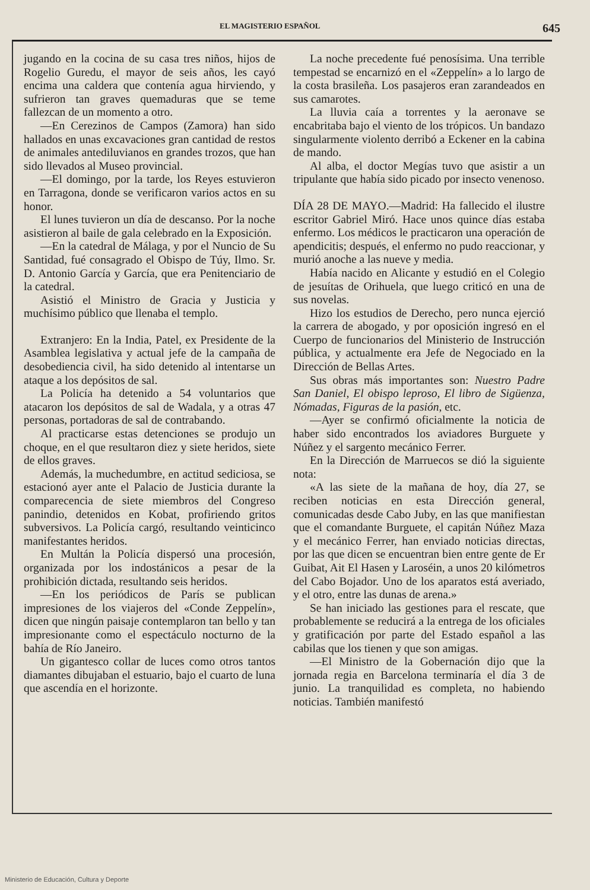EL MAGISTERIO ESPAÑOL 645
jugando en la cocina de su casa tres niños, hijos de Rogelio Guredu, el mayor de seis años, les cayó encima una caldera que contenía agua hirviendo, y sufrieron tan graves quemaduras que se teme fallezcan de un momento a otro.
—En Cerezinos de Campos (Zamora) han sido hallados en unas excavaciones gran cantidad de restos de animales antediluvianos en grandes trozos, que han sido llevados al Museo provincial.
—El domingo, por la tarde, los Reyes estuvieron en Tarragona, donde se verificaron varios actos en su honor.
El lunes tuvieron un día de descanso. Por la noche asistieron al baile de gala celebrado en la Exposición.
—En la catedral de Málaga, y por el Nuncio de Su Santidad, fué consagrado el Obispo de Túy, Ilmo. Sr. D. Antonio García y García, que era Penitenciario de la catedral.
Asistió el Ministro de Gracia y Justicia y muchísimo público que llenaba el templo.
Extranjero: En la India, Patel, ex Presidente de la Asamblea legislativa y actual jefe de la campaña de desobediencia civil, ha sido detenido al intentarse un ataque a los depósitos de sal.
La Policía ha detenido a 54 voluntarios que atacaron los depósitos de sal de Wadala, y a otras 47 personas, portadoras de sal de contrabando.
Al practicarse estas detenciones se produjo un choque, en el que resultaron diez y siete heridos, siete de ellos graves.
Además, la muchedumbre, en actitud sediciosa, se estacionó ayer ante el Palacio de Justicia durante la comparecencia de siete miembros del Congreso panindio, detenidos en Kobat, profiriendo gritos subversivos. La Policía cargó, resultando veinticinco manifestantes heridos.
En Multán la Policía dispersó una procesión, organizada por los indostánicos a pesar de la prohibición dictada, resultando seis heridos.
—En los periódicos de París se publican impresiones de los viajeros del «Conde Zeppelín», dicen que ningún paisaje contemplaron tan bello y tan impresionante como el espectáculo nocturno de la bahía de Río Janeiro.
Un gigantesco collar de luces como otros tantos diamantes dibujaban el estuario, bajo el cuarto de luna que ascendía en el horizonte.
La noche precedente fué penosísima. Una terrible tempestad se encarnizó en el «Zeppelín» a lo largo de la costa brasileña. Los pasajeros eran zarandeados en sus camarotes.
La lluvia caía a torrentes y la aeronave se encabritaba bajo el viento de los trópicos. Un bandazo singularmente violento derribó a Eckener en la cabina de mando.
Al alba, el doctor Megías tuvo que asistir a un tripulante que había sido picado por insecto venenoso.
DÍA 28 DE MAYO.—Madrid: Ha fallecido el ilustre escritor Gabriel Miró. Hace unos quince días estaba enfermo. Los médicos le practicaron una operación de apendicitis; después, el enfermo no pudo reaccionar, y murió anoche a las nueve y media.
Había nacido en Alicante y estudió en el Colegio de jesuítas de Orihuela, que luego criticó en una de sus novelas.
Hizo los estudios de Derecho, pero nunca ejerció la carrera de abogado, y por oposición ingresó en el Cuerpo de funcionarios del Ministerio de Instrucción pública, y actualmente era Jefe de Negociado en la Dirección de Bellas Artes.
Sus obras más importantes son: Nuestro Padre San Daniel, El obispo leproso, El libro de Sigüenza, Nómadas, Figuras de la pasión, etc.
—Ayer se confirmó oficialmente la noticia de haber sido encontrados los aviadores Burguete y Núñez y el sargento mecánico Ferrer.
En la Dirección de Marruecos se dió la siguiente nota:
«A las siete de la mañana de hoy, día 27, se reciben noticias en esta Dirección general, comunicadas desde Cabo Juby, en las que manifiestan que el comandante Burguete, el capitán Núñez Maza y el mecánico Ferrer, han enviado noticias directas, por las que dicen se encuentran bien entre gente de Er Guibat, Ait El Hasen y Laroséin, a unos 20 kilómetros del Cabo Bojador. Uno de los aparatos está averiado, y el otro, entre las dunas de arena.»
Se han iniciado las gestiones para el rescate, que probablemente se reducirá a la entrega de los oficiales y gratificación por parte del Estado español a las cabilas que los tienen y que son amigas.
—El Ministro de la Gobernación dijo que la jornada regia en Barcelona terminaría el día 3 de junio. La tranquilidad es completa, no habiendo noticias. También manifestó
Ministerio de Educación, Cultura y Deporte